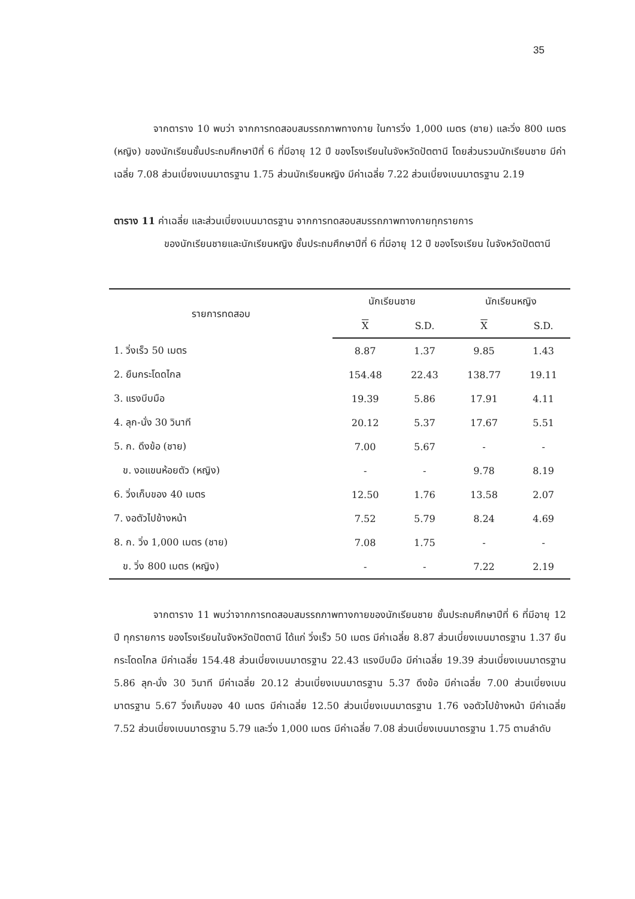35
จากตาราง 10 พบว่า จากการทดสอบสมรรถภาพทางกาย ในการวิ่ง 1,000 เมตร (ชาย) และวิ่ง 800 เมตร (หญิง) ของนักเรียนชั้นประถมศึกษาปีที่ 6 ที่มีอายุ 12 ปี ของโรงเรียนในจังหวัดปัตตานี โดยส่วนรวมนักเรียนชาย มีค่าเฉลี่ย 7.08 ส่วนเบี่ยงเบนมาตรฐาน 1.75 ส่วนนักเรียนหญิง มีค่าเฉลี่ย 7.22 ส่วนเบี่ยงเบนมาตรฐาน 2.19
ตาราง 11 ค่าเฉลี่ย และส่วนเบี่ยงเบนมาตรฐาน จากการทดสอบสมรรถภาพทางกายทุกรายการ
ของนักเรียนชายและนักเรียนหญิง ชั้นประถมศึกษาปีที่ 6 ที่มีอายุ 12 ปี ของโรงเรียน ในจังหวัดปัตตานี
| รายการทดสอบ | นักเรียนชาย | | นักเรียนหญิง | |
| --- | --- | --- | --- | --- |
| | X | S.D. | X | S.D. |
| 1. วิ่งเร็ว 50 เมตร | 8.87 | 1.37 | 9.85 | 1.43 |
| 2. ยืนกระโดดไกล | 154.48 | 22.43 | 138.77 | 19.11 |
| 3. แรงบีบมือ | 19.39 | 5.86 | 17.91 | 4.11 |
| 4. ลุก-นั่ง 30 วินาที | 20.12 | 5.37 | 17.67 | 5.51 |
| 5. ก. ดึงข้อ (ชาย) | 7.00 | 5.67 | - | - |
| ข. งอแขนห้อยตัว (หญิง) | - | - | 9.78 | 8.19 |
| 6. วิ่งเก็บของ 40 เมตร | 12.50 | 1.76 | 13.58 | 2.07 |
| 7. งอตัวไปข้างหน้า | 7.52 | 5.79 | 8.24 | 4.69 |
| 8. ก. วิ่ง 1,000 เมตร (ชาย) | 7.08 | 1.75 | - | - |
| ข. วิ่ง 800 เมตร (หญิง) | - | - | 7.22 | 2.19 |
จากตาราง 11 พบว่าจากการทดสอบสมรรถภาพทางกายของนักเรียนชาย ชั้นประถมศึกษาปีที่ 6 ที่มีอายุ 12 ปี ทุกรายการ ของโรงเรียนในจังหวัดปัตตานี ได้แก่ วิ่งเร็ว 50 เมตร มีค่าเฉลี่ย 8.87 ส่วนเบี่ยงเบนมาตรฐาน 1.37 ยืนกระโดดไกล มีค่าเฉลี่ย 154.48 ส่วนเบี่ยงเบนมาตรฐาน 22.43 แรงบีบมือ มีค่าเฉลี่ย 19.39 ส่วนเบี่ยงเบนมาตรฐาน 5.86 ลุก-นั่ง 30 วินาที มีค่าเฉลี่ย 20.12 ส่วนเบี่ยงเบนมาตรฐาน 5.37 ดึงข้อ มีค่าเฉลี่ย 7.00 ส่วนเบี่ยงเบนมาตรฐาน 5.67 วิ่งเก็บของ 40 เมตร มีค่าเฉลี่ย 12.50 ส่วนเบี่ยงเบนมาตรฐาน 1.76 งอตัวไปข้างหน้า มีค่าเฉลี่ย 7.52 ส่วนเบี่ยงเบนมาตรฐาน 5.79 และวิ่ง 1,000 เมตร มีค่าเฉลี่ย 7.08 ส่วนเบี่ยงเบนมาตรฐาน 1.75 ตามลำดับ